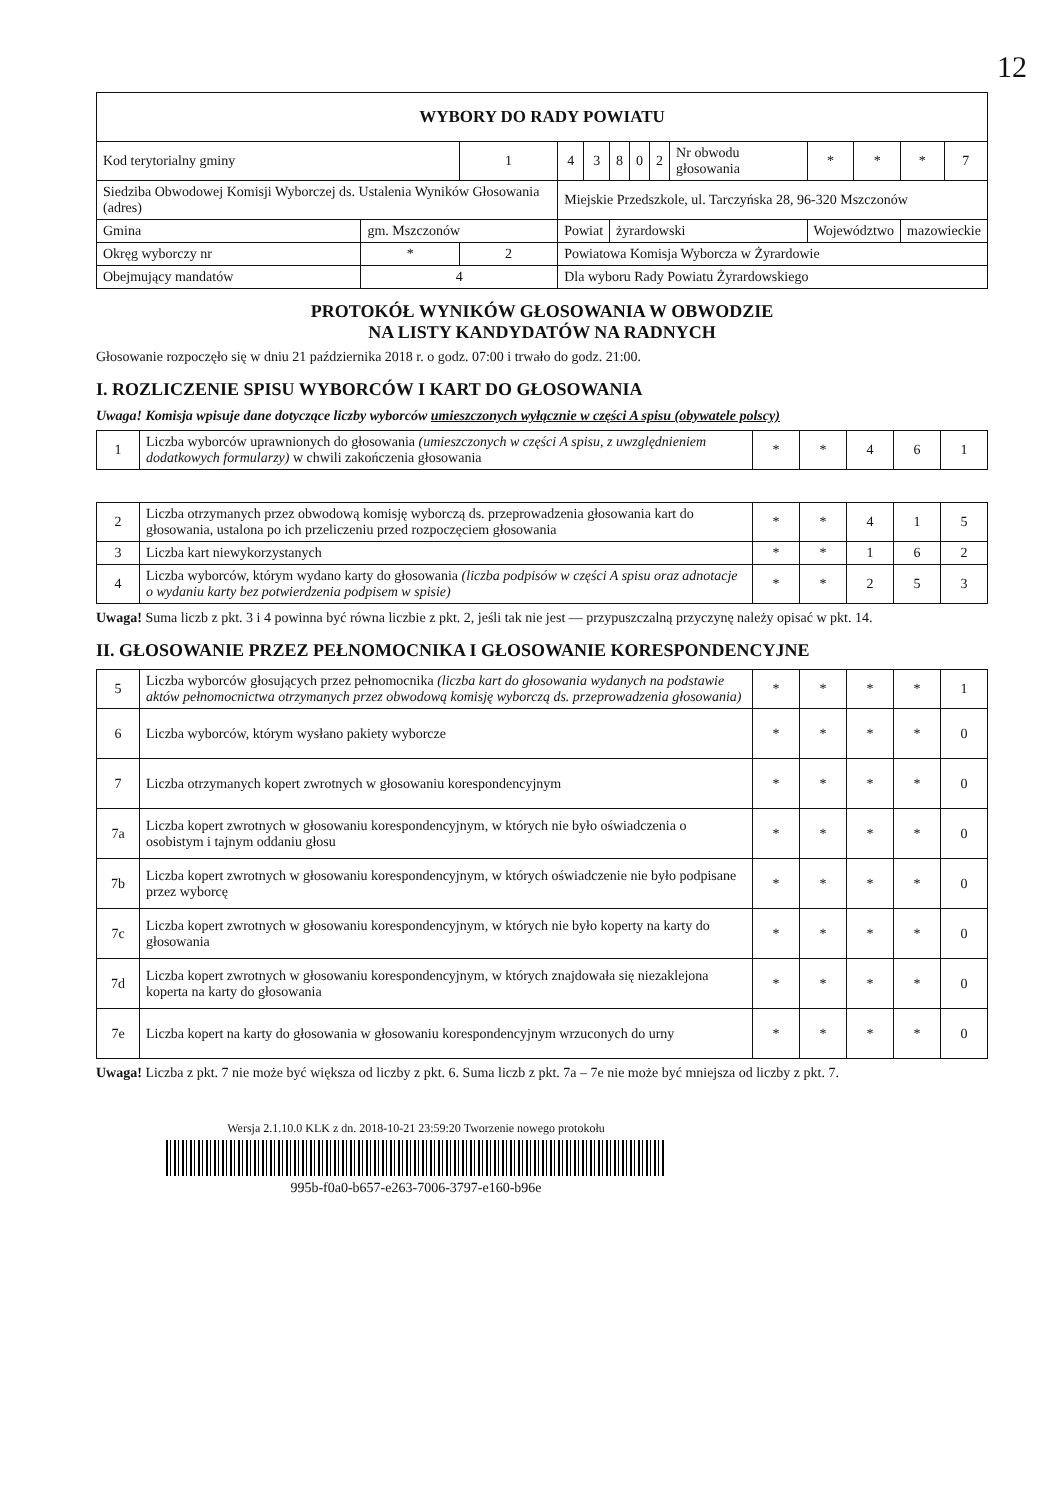12
| WYBORY DO RADY POWIATU | | | | | | | | | | | | | |
| --- | --- | --- | --- | --- | --- | --- | --- | --- | --- | --- | --- | --- | --- |
| Kod terytorialny gminy | | | 1 | 4 | 3 | 8 | 0 | 2 | Nr obwodu głosowania | * | * | * | 7 |
| Siedziba Obwodowej Komisji Wyborczej ds. Ustalenia Wyników Głosowania (adres) | | | | Miejskie Przedszkole, ul. Tarczyńska 28, 96-320 Mszczonów | | | | | | | | | |
| Gmina | gm. Mszczonów | | | Powiat | | żyrardowski | | | | Województwo | | mazowieckie | |
| Okręg wyborczy nr | | * | 2 | Powiatowa Komisja Wyborcza w Żyrardowie | | | | | | | | | |
| Obejmujący mandatów | | 4 | | Dla wyboru Rady Powiatu Żyrardowskiego | | | | | | | | | |
PROTOKÓŁ WYNIKÓW GŁOSOWANIA W OBWODZIE
NA LISTY KANDYDATÓW NA RADNYCH
Głosowanie rozpoczęło się w dniu 21 października 2018 r. o godz. 07:00 i trwało do godz. 21:00.
I. ROZLICZENIE SPISU WYBORCÓW I KART DO GŁOSOWANIA
Uwaga! Komisja wpisuje dane dotyczące liczby wyborców umieszczonych wyłącznie w części A spisu (obywatele polscy)
| 1 | Liczba wyborców uprawnionych do głosowania (umieszczonych w części A spisu, z uwzględnieniem dodatkowych formularzy) w chwili zakończenia głosowania | * | * | 4 | 6 | 1 |
| 2 | Liczba otrzymanych przez obwodową komisję wyborczą ds. przeprowadzenia głosowania kart do głosowania, ustalona po ich przeliczeniu przed rozpoczęciem głosowania | * | * | 4 | 1 | 5 |
| 3 | Liczba kart niewykorzystanych | * | * | 1 | 6 | 2 |
| 4 | Liczba wyborców, którym wydano karty do głosowania (liczba podpisów w części A spisu oraz adnotacje o wydaniu karty bez potwierdzenia podpisem w spisie) | * | * | 2 | 5 | 3 |
Uwaga! Suma liczb z pkt. 3 i 4 powinna być równa liczbie z pkt. 2, jeśli tak nie jest — przypuszczalną przyczynę należy opisać w pkt. 14.
II. GŁOSOWANIE PRZEZ PEŁNOMOCNIKA I GŁOSOWANIE KORESPONDENCYJNE
| 5 | Liczba wyborców głosujących przez pełnomocnika (liczba kart do głosowania wydanych na podstawie aktów pełnomocnictwa otrzymanych przez obwodową komisję wyborczą ds. przeprowadzenia głosowania) | * | * | * | * | 1 |
| 6 | Liczba wyborców, którym wysłano pakiety wyborcze | * | * | * | * | 0 |
| 7 | Liczba otrzymanych kopert zwrotnych w głosowaniu korespondencyjnym | * | * | * | * | 0 |
| 7a | Liczba kopert zwrotnych w głosowaniu korespondencyjnym, w których nie było oświadczenia o osobistym i tajnym oddaniu głosu | * | * | * | * | 0 |
| 7b | Liczba kopert zwrotnych w głosowaniu korespondencyjnym, w których oświadczenie nie było podpisane przez wyborcę | * | * | * | * | 0 |
| 7c | Liczba kopert zwrotnych w głosowaniu korespondencyjnym, w których nie było koperty na karty do głosowania | * | * | * | * | 0 |
| 7d | Liczba kopert zwrotnych w głosowaniu korespondencyjnym, w których znajdowała się niezaklejona koperta na karty do głosowania | * | * | * | * | 0 |
| 7e | Liczba kopert na karty do głosowania w głosowaniu korespondencyjnym wrzuconych do urny | * | * | * | * | 0 |
Uwaga! Liczba z pkt. 7 nie może być większa od liczby z pkt. 6. Suma liczb z pkt. 7a – 7e nie może być mniejsza od liczby z pkt. 7.
Wersja 2.1.10.0 KLK z dn. 2018-10-21 23:59:20 Tworzenie nowego protokołu
995b-f0a0-b657-e263-7006-3797-e160-b96e